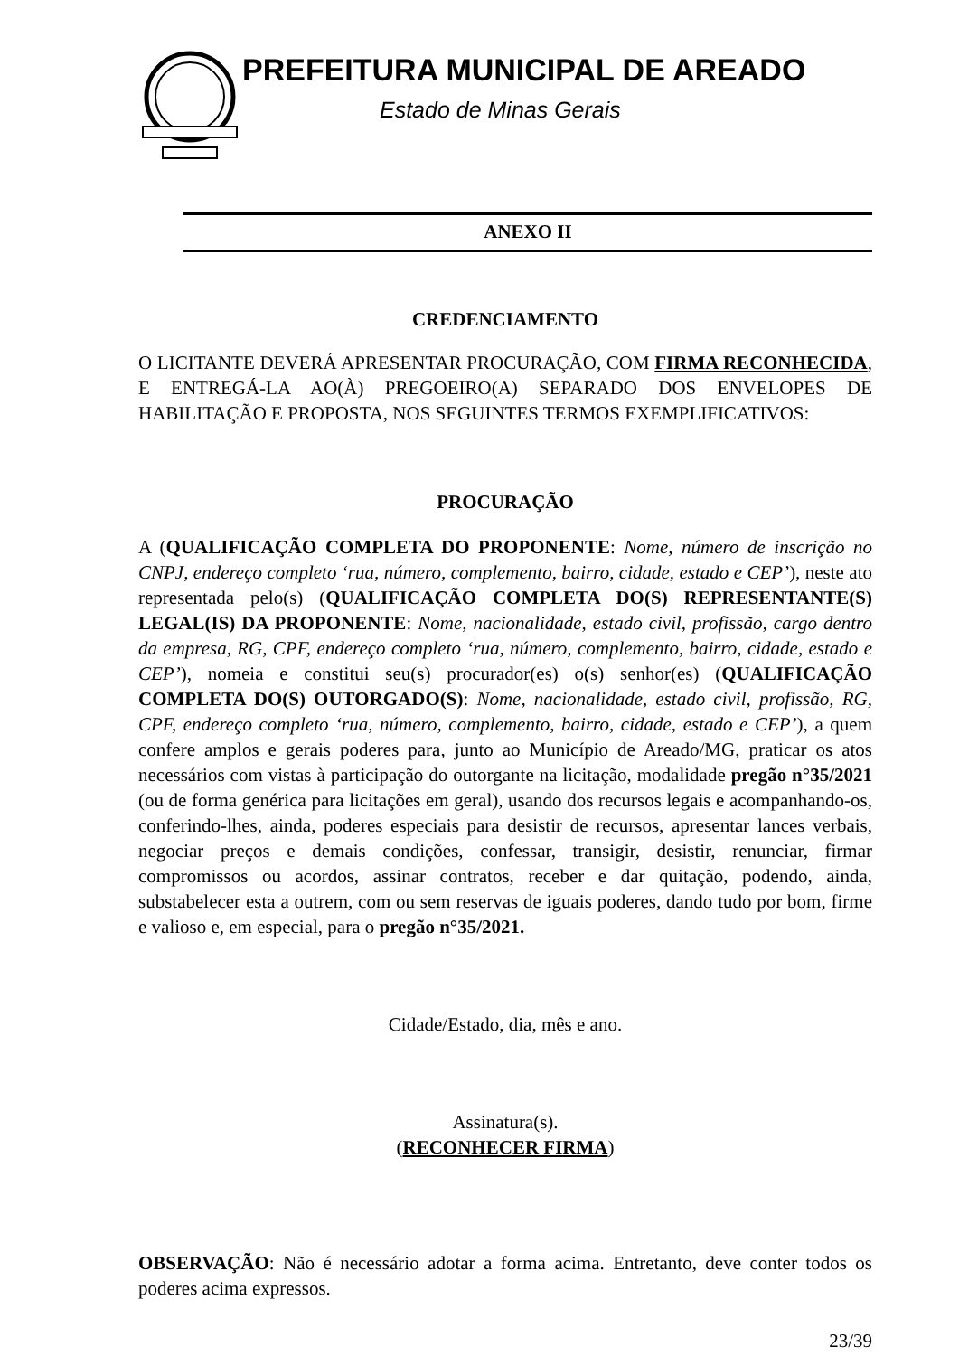PREFEITURA MUNICIPAL DE AREADO
Estado de Minas Gerais
ANEXO II
CREDENCIAMENTO
O LICITANTE DEVERÁ APRESENTAR PROCURAÇÃO, COM FIRMA RECONHECIDA, E ENTREGÁ-LA AO(À) PREGOEIRO(A) SEPARADO DOS ENVELOPES DE HABILITAÇÃO E PROPOSTA, NOS SEGUINTES TERMOS EXEMPLIFICATIVOS:
PROCURAÇÃO
A (QUALIFICAÇÃO COMPLETA DO PROPONENTE: Nome, número de inscrição no CNPJ, endereço completo ‘rua, número, complemento, bairro, cidade, estado e CEP’), neste ato representada pelo(s) (QUALIFICAÇÃO COMPLETA DO(S) REPRESENTANTE(S) LEGAL(IS) DA PROPONENTE: Nome, nacionalidade, estado civil, profissão, cargo dentro da empresa, RG, CPF, endereço completo ‘rua, número, complemento, bairro, cidade, estado e CEP’), nomeia e constitui seu(s) procurador(es) o(s) senhor(es) (QUALIFICAÇÃO COMPLETA DO(S) OUTORGADO(S): Nome, nacionalidade, estado civil, profissão, RG, CPF, endereço completo ‘rua, número, complemento, bairro, cidade, estado e CEP’), a quem confere amplos e gerais poderes para, junto ao Município de Areado/MG, praticar os atos necessários com vistas à participação do outorgante na licitação, modalidade pregão n°35/2021 (ou de forma genérica para licitações em geral), usando dos recursos legais e acompanhando-os, conferindo-lhes, ainda, poderes especiais para desistir de recursos, apresentar lances verbais, negociar preços e demais condições, confessar, transigir, desistir, renunciar, firmar compromissos ou acordos, assinar contratos, receber e dar quitação, podendo, ainda, substabelecer esta a outrem, com ou sem reservas de iguais poderes, dando tudo por bom, firme e valioso e, em especial, para o pregão n°35/2021.
Cidade/Estado, dia, mês e ano.
Assinatura(s).
(RECONHECER FIRMA)
OBSERVAÇÃO: Não é necessário adotar a forma acima. Entretanto, deve conter todos os poderes acima expressos.
23/39